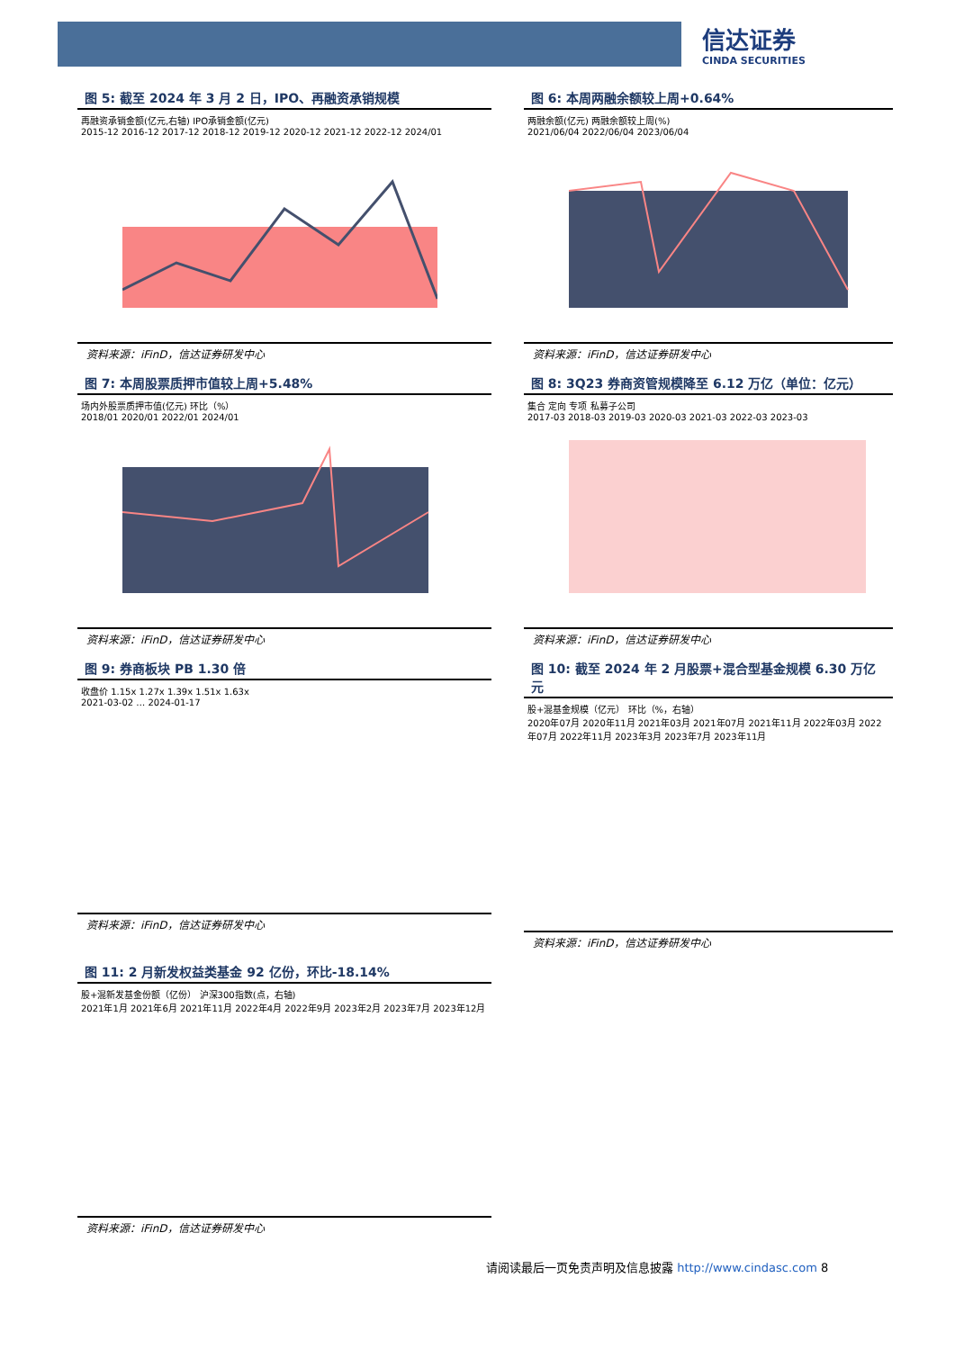信达证券
CINDA SECURITIES
图 5: 截至 2024 年 3 月 2 日，IPO、再融资承销规模
再融资承销金额(亿元,右轴) IPO承销金额(亿元)
2015-12 2016-12 2017-12 2018-12 2019-12 2020-12 2021-12 2022-12 2024/01
资料来源：iFinD，信达证券研发中心
图 6: 本周两融余额较上周+0.64%
两融余额(亿元) 两融余额较上周(%)
2021/06/04 2022/06/04 2023/06/04
资料来源：iFinD，信达证券研发中心
图 7: 本周股票质押市值较上周+5.48%
场内外股票质押市值(亿元) 环比（%）
2018/01 2020/01 2022/01 2024/01
资料来源：iFinD，信达证券研发中心
图 8: 3Q23 券商资管规模降至 6.12 万亿（单位：亿元）
集合 定向 专项 私募子公司
2017-03 2018-03 2019-03 2020-03 2021-03 2022-03 2023-03
资料来源：iFinD，信达证券研发中心
图 9: 券商板块 PB 1.30 倍
收盘价 1.15x 1.27x 1.39x 1.51x 1.63x
2021-03-02 … 2024-01-17
资料来源：iFinD，信达证券研发中心
图 10: 截至 2024 年 2 月股票+混合型基金规模 6.30 万亿元
股+混基金规模（亿元） 环比（%，右轴）
2020年07月 2020年11月 2021年03月 2021年07月 2021年11月 2022年03月 2022年07月 2022年11月 2023年3月 2023年7月 2023年11月
资料来源：iFinD，信达证券研发中心
图 11: 2 月新发权益类基金 92 亿份，环比-18.14%
股+混新发基金份额（亿份） 沪深300指数(点，右轴)
2021年1月 2021年6月 2021年11月 2022年4月 2022年9月 2023年2月 2023年7月 2023年12月
资料来源：iFinD，信达证券研发中心
请阅读最后一页免责声明及信息披露 http://www.cindasc.com 8